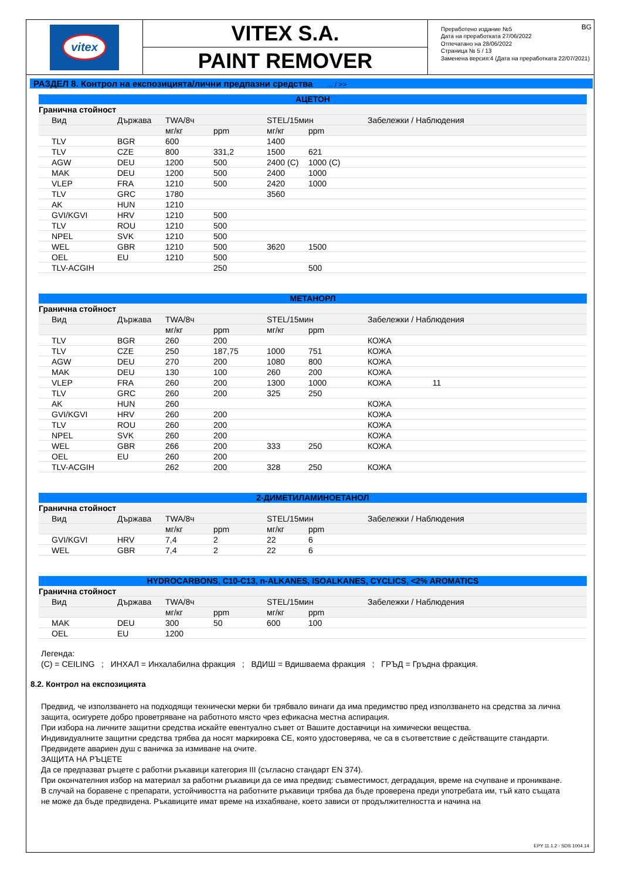vitex
VITEX S.A.
PAINT REMOVER
BG Преработено издание №5
Дата на преработката 27/06/2022
Отпечатано на 28/06/2022
Страница № 5 / 13
Заменена версия:4 (Дата на преработката 22/07/2021)
РАЗДЕЛ 8. Контрол на експозицията/лични предпазни средства ... / >>
АЦЕТОН
| Гранична стойност | | | | | | | |
| | Вид | Държава | TWA/8ч | | STEL/15мин | | Забележки / Наблюдения |
| | | | мг/кг | ppm | мг/кг | ppm | |
| | TLV | BGR | 600 | | 1400 | | |
| | TLV | CZE | 800 | 331,2 | 1500 | 621 | |
| | AGW | DEU | 1200 | 500 | 2400 (C) | 1000 (C) | |
| | MAK | DEU | 1200 | 500 | 2400 | 1000 | |
| | VLEP | FRA | 1210 | 500 | 2420 | 1000 | |
| | TLV | GRC | 1780 | | 3560 | | |
| | AK | HUN | 1210 | | | | |
| | GVI/KGVI | HRV | 1210 | 500 | | | |
| | TLV | ROU | 1210 | 500 | | | |
| | NPEL | SVK | 1210 | 500 | | | |
| | WEL | GBR | 1210 | 500 | 3620 | 1500 | |
| | OEL | EU | 1210 | 500 | | | |
| | TLV-ACGIH | | | 250 | | 500 | |
МЕТАНОРЛ
| Гранична стойност | | | | | | | |
| | Вид | Държава | TWA/8ч | | STEL/15мин | | Забележки / Наблюдения |
| | | | мг/кг | ppm | мг/кг | ppm | |
| | TLV | BGR | 260 | 200 | | | КОЖА |
| | TLV | CZE | 250 | 187,75 | 1000 | 751 | КОЖА |
| | AGW | DEU | 270 | 200 | 1080 | 800 | КОЖА |
| | MAK | DEU | 130 | 100 | 260 | 200 | КОЖА |
| | VLEP | FRA | 260 | 200 | 1300 | 1000 | КОЖА 11 |
| | TLV | GRC | 260 | 200 | 325 | 250 | |
| | AK | HUN | 260 | | | | КОЖА |
| | GVI/KGVI | HRV | 260 | 200 | | | КОЖА |
| | TLV | ROU | 260 | 200 | | | КОЖА |
| | NPEL | SVK | 260 | 200 | | | КОЖА |
| | WEL | GBR | 266 | 200 | 333 | 250 | КОЖА |
| | OEL | EU | 260 | 200 | | | |
| | TLV-ACGIH | | 262 | 200 | 328 | 250 | КОЖА |
2-ДИМЕТИЛАМИНОЕТАНОЛ
| Гранична стойност | | | | | | | |
| | Вид | Държава | TWA/8ч | | STEL/15мин | | Забележки / Наблюдения |
| | | | мг/кг | ppm | мг/кг | ppm | |
| | GVI/KGVI | HRV | 7,4 | 2 | 22 | 6 | |
| | WEL | GBR | 7,4 | 2 | 22 | 6 | |
HYDROCARBONS, C10-C13, n-ALKANES, ISOALKANES, CYCLICS, <2% AROMATICS
| Гранична стойност | | | | | | | |
| | Вид | Държава | TWA/8ч | | STEL/15мин | | Забележки / Наблюдения |
| | | | мг/кг | ppm | мг/кг | ppm | |
| | MAK | DEU | 300 | 50 | 600 | 100 | |
| | OEL | EU | 1200 | | | | |
Легенда:
(C) = CEILING ; ИНХАЛ = Инхалабилна фракция ; ВДИШ = Вдишваема фракция ; ГРЪД = Гръдна фракция.
8.2. Контрол на експозицията
Предвид, че използването на подходящи технически мерки би трябвало винаги да има предимство пред използването на средства за лична защита, осигурете добро проветряване на работното място чрез ефикасна местна аспирация.
При избора на личните защитни средства искайте евентуално съвет от Вашите доставчици на химически вещества.
Индивидуалните защитни средства трябва да носят маркировка CE, която удостоверява, че са в съответствие с действащите стандарти.
Предвидете авариен душ с ваничка за измиване на очите.
ЗАЩИТА НА РЪЦЕТЕ
Да се предпазват ръцете с работни ръкавици категория III (съгласно стандарт EN 374).
При окончателния избор на материал за работни ръкавици да се има предвид: съвместимост, деградация, време на счупване и проникване.
В случай на боравене с препарати, устойчивостта на работните ръкавици трябва да бъде проверена преди употребата им, тъй като същата не може да бъде предвидена. Ръкавиците имат време на изхабяване, което зависи от продължителността и начина на
EPY 11.1.2 - SDS 1004.14